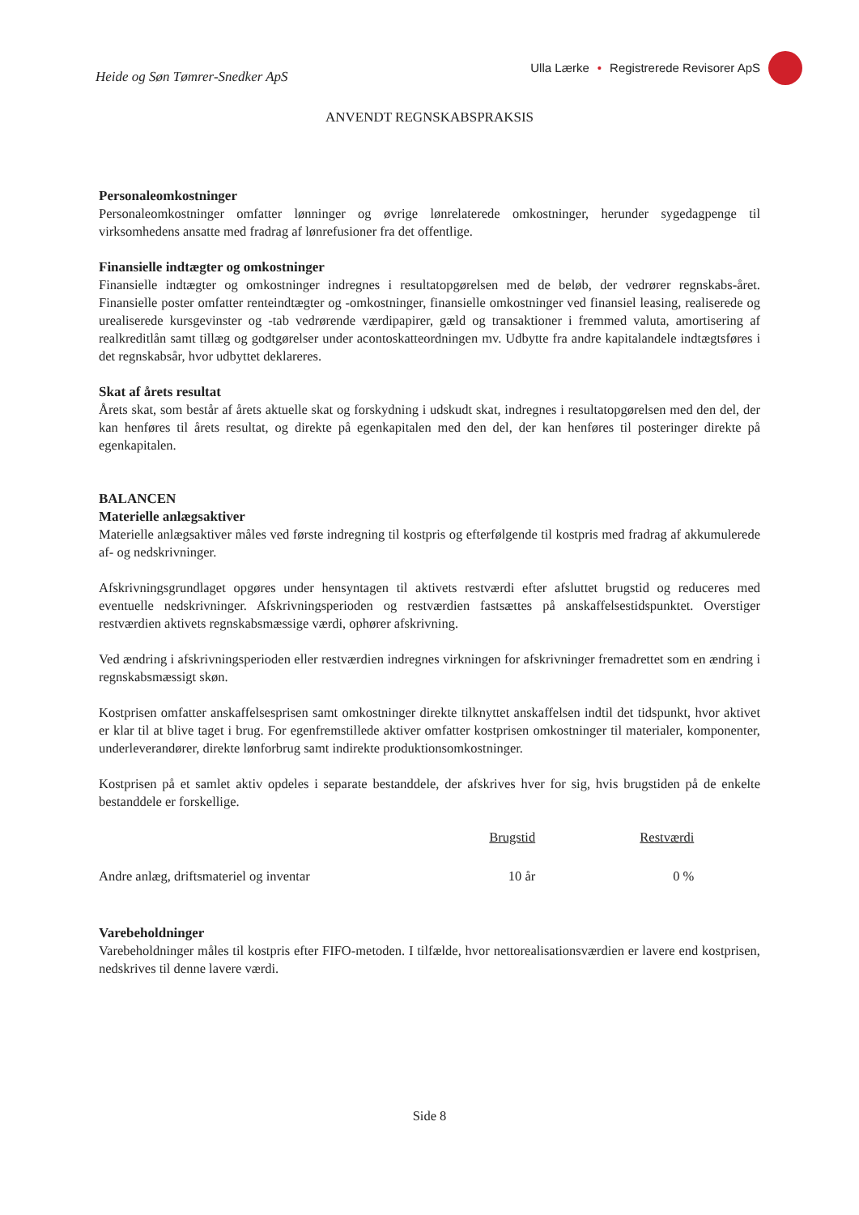Heide og Søn Tømrer-Snedker ApS
Ulla Lærke • Registrerede Revisorer ApS
ANVENDT REGNSKABSPRAKSIS
Personaleomkostninger
Personaleomkostninger omfatter lønninger og øvrige lønrelaterede omkostninger, herunder sygedagpenge til virksomhedens ansatte med fradrag af lønrefusioner fra det offentlige.
Finansielle indtægter og omkostninger
Finansielle indtægter og omkostninger indregnes i resultatopgørelsen med de beløb, der vedrører regnskabs-året. Finansielle poster omfatter renteindtægter og -omkostninger, finansielle omkostninger ved finansiel leasing, realiserede og urealiserede kursgevinster og -tab vedrørende værdipapirer, gæld og transaktioner i fremmed valuta, amortisering af realkreditlån samt tillæg og godtgørelser under acontoskatteordningen mv. Udbytte fra andre kapitalandele indtægtsføres i det regnskabsår, hvor udbyttet deklareres.
Skat af årets resultat
Årets skat, som består af årets aktuelle skat og forskydning i udskudt skat, indregnes i resultatopgørelsen med den del, der kan henføres til årets resultat, og direkte på egenkapitalen med den del, der kan henføres til posteringer direkte på egenkapitalen.
BALANCEN
Materielle anlægsaktiver
Materielle anlægsaktiver måles ved første indregning til kostpris og efterfølgende til kostpris med fradrag af akkumulerede af- og nedskrivninger.
Afskrivningsgrundlaget opgøres under hensyntagen til aktivets restværdi efter afsluttet brugstid og reduceres med eventuelle nedskrivninger. Afskrivningsperioden og restværdien fastsættes på anskaffelsestidspunktet. Overstiger restværdien aktivets regnskabsmæssige værdi, ophører afskrivning.
Ved ændring i afskrivningsperioden eller restværdien indregnes virkningen for afskrivninger fremadrettet som en ændring i regnskabsmæssigt skøn.
Kostprisen omfatter anskaffelsesprisen samt omkostninger direkte tilknyttet anskaffelsen indtil det tidspunkt, hvor aktivet er klar til at blive taget i brug. For egenfremstillede aktiver omfatter kostprisen omkostninger til materialer, komponenter, underleverandører, direkte lønforbrug samt indirekte produktionsomkostninger.
Kostprisen på et samlet aktiv opdeles i separate bestanddele, der afskrives hver for sig, hvis brugstiden på de enkelte bestanddele er forskellige.
| | Brugstid | Restværdi | |
| --- | --- | --- | --- |
| Andre anlæg, driftsmateriel og inventar | 10 år | 0 % | |
Varebeholdninger
Varebeholdninger måles til kostpris efter FIFO-metoden. I tilfælde, hvor nettorealisationsværdien er lavere end kostprisen, nedskrives til denne lavere værdi.
Side 8